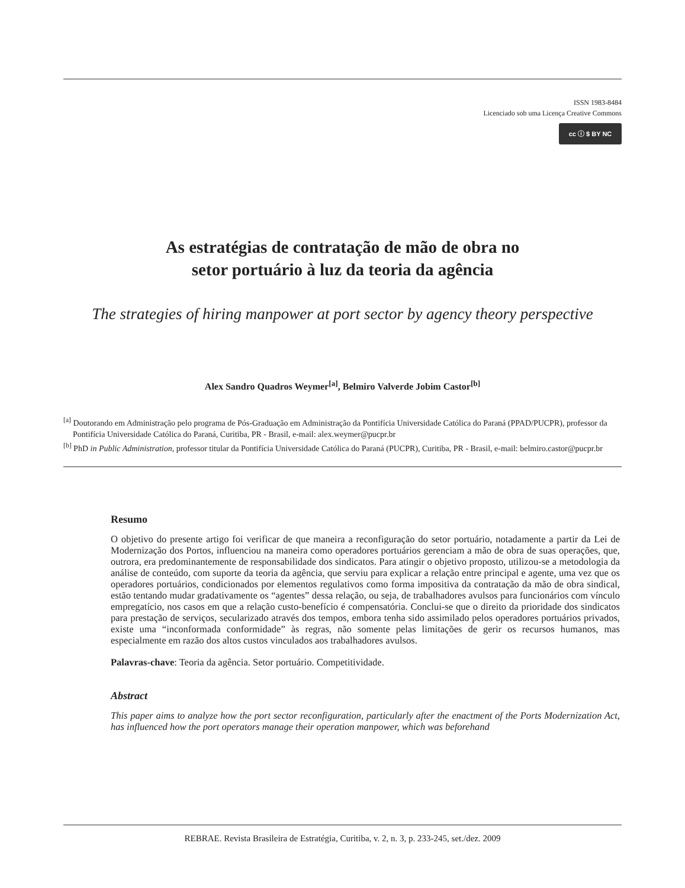ISSN 1983-8484
Licenciado sob uma Licença Creative Commons
cc ⓘ $ BY NC
As estratégias de contratação de mão de obra no
setor portuário à luz da teoria da agência
The strategies of hiring manpower at port sector by agency theory perspective
Alex Sandro Quadros Weymer<sup>[a]</sup>, Belmiro Valverde Jobim Castor<sup>[b]</sup>
<sup>[a]</sup> Doutorando em Administração pelo programa de Pós-Graduação em Administração da Pontifícia Universidade Católica do Paraná (PPAD/PUCPR), professor da Pontifícia Universidade Católica do Paraná, Curitiba, PR - Brasil, e-mail: alex.weymer@pucpr.br
<sup>[b]</sup> PhD in Public Administration, professor titular da Pontifícia Universidade Católica do Paraná (PUCPR), Curitiba, PR - Brasil, e-mail: belmiro.castor@pucpr.br
Resumo
O objetivo do presente artigo foi verificar de que maneira a reconfiguração do setor portuário, notadamente a partir da Lei de Modernização dos Portos, influenciou na maneira como operadores portuários gerenciam a mão de obra de suas operações, que, outrora, era predominantemente de responsabilidade dos sindicatos. Para atingir o objetivo proposto, utilizou-se a metodologia da análise de conteúdo, com suporte da teoria da agência, que serviu para explicar a relação entre principal e agente, uma vez que os operadores portuários, condicionados por elementos regulativos como forma impositiva da contratação da mão de obra sindical, estão tentando mudar gradativamente os “agentes” dessa relação, ou seja, de trabalhadores avulsos para funcionários com vínculo empregatício, nos casos em que a relação custo-benefício é compensatória. Conclui-se que o direito da prioridade dos sindicatos para prestação de serviços, secularizado através dos tempos, embora tenha sido assimilado pelos operadores portuários privados, existe uma “inconformada conformidade” às regras, não somente pelas limitações de gerir os recursos humanos, mas especialmente em razão dos altos custos vinculados aos trabalhadores avulsos.
Palavras-chave: Teoria da agência. Setor portuário. Competitividade.
Abstract
This paper aims to analyze how the port sector reconfiguration, particularly after the enactment of the Ports Modernization Act, has influenced how the port operators manage their operation manpower, which was beforehand
REBRAE. Revista Brasileira de Estratégia, Curitiba, v. 2, n. 3, p. 233-245, set./dez. 2009